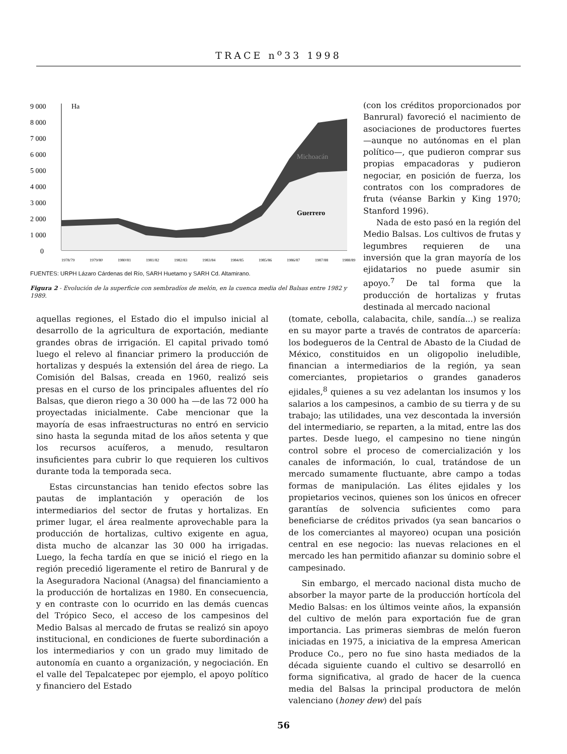TRACE n<sup>o</sup>33 1998
9 000
8 000
7 000
6 000
5 000
4 000
3 000
2 000
1 000
0
Ha
Michoacán
Guerrero
1978/79
1979/80
1980/81
1981/82
1982/83
1983/84
1984/85
1985/86
1986/87
1987/88
1988/89
FUENTES: URPH Lázaro Cárdenas del Río, SARH Huetamo y SARH Cd. Altamirano.
Figura 2 - Evolución de la superficie con sembradíos de melón, en la cuenca media del Balsas entre 1982 y 1989.
(con los créditos proporcionados por Banrural) favoreció el nacimiento de asociaciones de productores fuertes —aunque no autónomas en el plan político—, que pudieron comprar sus propias empacadoras y pudieron negociar, en posición de fuerza, los contratos con los compradores de fruta (véanse Barkin y King 1970; Stanford 1996).
Nada de esto pasó en la región del Medio Balsas. Los cultivos de frutas y legumbres requieren de una inversión que la gran mayoría de los ejidatarios no puede asumir sin apoyo.<sup>7</sup> De tal forma que la producción de hortalizas y frutas destinada al mercado nacional
aquellas regiones, el Estado dio el impulso inicial al desarrollo de la agricultura de exportación, mediante grandes obras de irrigación. El capital privado tomó luego el relevo al financiar primero la producción de hortalizas y después la extensión del área de riego. La Comisión del Balsas, creada en 1960, realizó seis presas en el curso de los principales afluentes del río Balsas, que dieron riego a 30 000 ha —de las 72 000 ha proyectadas inicialmente. Cabe mencionar que la mayoría de esas infraestructuras no entró en servicio sino hasta la segunda mitad de los años setenta y que los recursos acuíferos, a menudo, resultaron insuficientes para cubrir lo que requieren los cultivos durante toda la temporada seca.
Estas circunstancias han tenido efectos sobre las pautas de implantación y operación de los intermediarios del sector de frutas y hortalizas. En primer lugar, el área realmente aprovechable para la producción de hortalizas, cultivo exigente en agua, dista mucho de alcanzar las 30 000 ha irrigadas. Luego, la fecha tardía en que se inició el riego en la región precedió ligeramente el retiro de Banrural y de la Aseguradora Nacional (Anagsa) del financiamiento a la producción de hortalizas en 1980. En consecuencia, y en contraste con lo ocurrido en las demás cuencas del Trópico Seco, el acceso de los campesinos del Medio Balsas al mercado de frutas se realizó sin apoyo institucional, en condiciones de fuerte subordinación a los intermediarios y con un grado muy limitado de autonomía en cuanto a organización, y negociación. En el valle del Tepalcatepec por ejemplo, el apoyo político y financiero del Estado
(tomate, cebolla, calabacita, chile, sandía...) se realiza en su mayor parte a través de contratos de aparcería: los bodegueros de la Central de Abasto de la Ciudad de México, constituidos en un oligopolio ineludible, financian a intermediarios de la región, ya sean comerciantes, propietarios o grandes ganaderos ejidales,<sup>8</sup> quienes a su vez adelantan los insumos y los salarios a los campesinos, a cambio de su tierra y de su trabajo; las utilidades, una vez descontada la inversión del intermediario, se reparten, a la mitad, entre las dos partes. Desde luego, el campesino no tiene ningún control sobre el proceso de comercialización y los canales de información, lo cual, tratándose de un mercado sumamente fluctuante, abre campo a todas formas de manipulación. Las élites ejidales y los propietarios vecinos, quienes son los únicos en ofrecer garantías de solvencia suficientes como para beneficiarse de créditos privados (ya sean bancarios o de los comerciantes al mayoreo) ocupan una posición central en ese negocio: las nuevas relaciones en el mercado les han permitido afianzar su dominio sobre el campesinado.
Sin embargo, el mercado nacional dista mucho de absorber la mayor parte de la producción hortícola del Medio Balsas: en los últimos veinte años, la expansión del cultivo de melón para exportación fue de gran importancia. Las primeras siembras de melón fueron iniciadas en 1975, a iniciativa de la empresa American Produce Co., pero no fue sino hasta mediados de la década siguiente cuando el cultivo se desarrolló en forma significativa, al grado de hacer de la cuenca media del Balsas la principal productora de melón valenciano (honey dew) del país
56